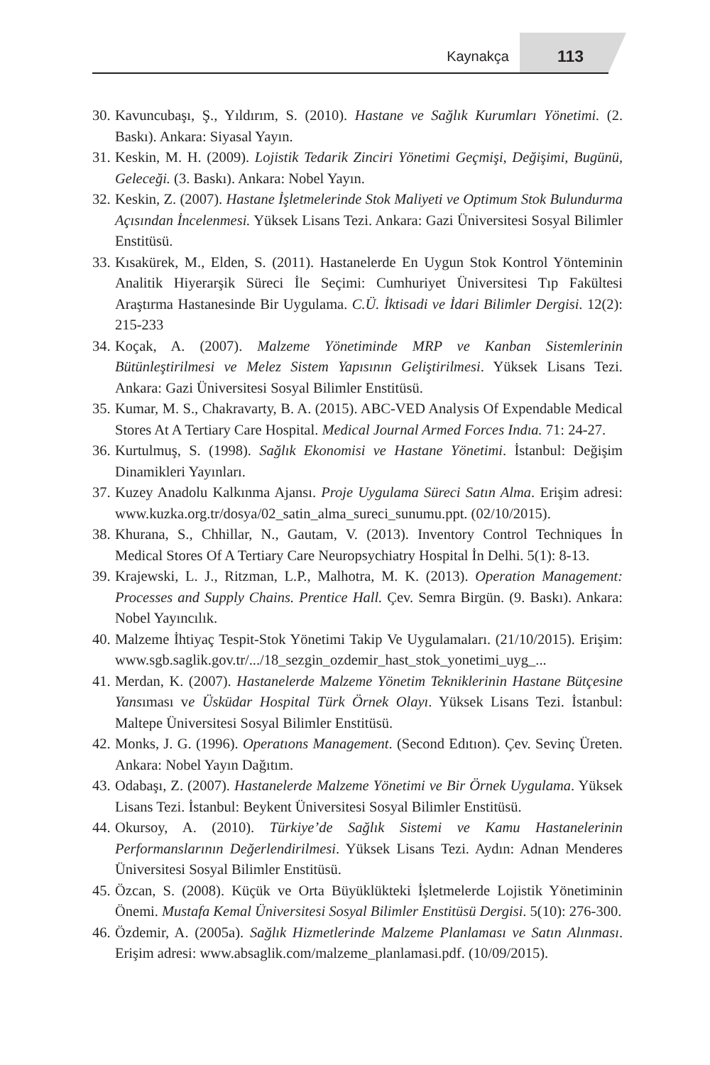Kaynakça 113
30. Kavuncubaşı, Ş., Yıldırım, S. (2010). Hastane ve Sağlık Kurumları Yönetimi. (2. Baskı). Ankara: Siyasal Yayın.
31. Keskin, M. H. (2009). Lojistik Tedarik Zinciri Yönetimi Geçmişi, Değişimi, Bugünü, Geleceği. (3. Baskı). Ankara: Nobel Yayın.
32. Keskin, Z. (2007). Hastane İşletmelerinde Stok Maliyeti ve Optimum Stok Bulundurma Açısından İncelenmesi. Yüksek Lisans Tezi. Ankara: Gazi Üniversitesi Sosyal Bilimler Enstitüsü.
33. Kısakürek, M., Elden, S. (2011). Hastanelerde En Uygun Stok Kontrol Yönteminin Analitik Hiyerarşik Süreci İle Seçimi: Cumhuriyet Üniversitesi Tıp Fakültesi Araştırma Hastanesinde Bir Uygulama. C.Ü. İktisadi ve İdari Bilimler Dergisi. 12(2): 215-233
34. Koçak, A. (2007). Malzeme Yönetiminde MRP ve Kanban Sistemlerinin Bütünleştirilmesi ve Melez Sistem Yapısının Geliştirilmesi. Yüksek Lisans Tezi. Ankara: Gazi Üniversitesi Sosyal Bilimler Enstitüsü.
35. Kumar, M. S., Chakravarty, B. A. (2015). ABC-VED Analysis Of Expendable Medical Stores At A Tertiary Care Hospital. Medical Journal Armed Forces Indıa. 71: 24-27.
36. Kurtulmuş, S. (1998). Sağlık Ekonomisi ve Hastane Yönetimi. İstanbul: Değişim Dinamikleri Yayınları.
37. Kuzey Anadolu Kalkınma Ajansı. Proje Uygulama Süreci Satın Alma. Erişim adresi: www.kuzka.org.tr/dosya/02_satin_alma_sureci_sunumu.ppt. (02/10/2015).
38. Khurana, S., Chhillar, N., Gautam, V. (2013). Inventory Control Techniques İn Medical Stores Of A Tertiary Care Neuropsychiatry Hospital İn Delhi. 5(1): 8-13.
39. Krajewski, L. J., Ritzman, L.P., Malhotra, M. K. (2013). Operation Management: Processes and Supply Chains. Prentice Hall. Çev. Semra Birgün. (9. Baskı). Ankara: Nobel Yayıncılık.
40. Malzeme İhtiyaç Tespit-Stok Yönetimi Takip Ve Uygulamaları. (21/10/2015). Erişim: www.sgb.saglik.gov.tr/.../18_sezgin_ozdemir_hast_stok_yonetimi_uyg_...
41. Merdan, K. (2007). Hastanelerde Malzeme Yönetim Tekniklerinin Hastane Bütçesine Yansıması ve Üsküdar Hospital Türk Örnek Olayı. Yüksek Lisans Tezi. İstanbul: Maltepe Üniversitesi Sosyal Bilimler Enstitüsü.
42. Monks, J. G. (1996). Operatıons Management. (Second Edıtıon). Çev. Sevinç Üreten. Ankara: Nobel Yayın Dağıtım.
43. Odabaşı, Z. (2007). Hastanelerde Malzeme Yönetimi ve Bir Örnek Uygulama. Yüksek Lisans Tezi. İstanbul: Beykent Üniversitesi Sosyal Bilimler Enstitüsü.
44. Okursoy, A. (2010). Türkiye’de Sağlık Sistemi ve Kamu Hastanelerinin Performanslarının Değerlendirilmesi. Yüksek Lisans Tezi. Aydın: Adnan Menderes Üniversitesi Sosyal Bilimler Enstitüsü.
45. Özcan, S. (2008). Küçük ve Orta Büyüklükteki İşletmelerde Lojistik Yönetiminin Önemi. Mustafa Kemal Üniversitesi Sosyal Bilimler Enstitüsü Dergisi. 5(10): 276-300.
46. Özdemir, A. (2005a). Sağlık Hizmetlerinde Malzeme Planlaması ve Satın Alınması. Erişim adresi: www.absaglik.com/malzeme_planlamasi.pdf. (10/09/2015).